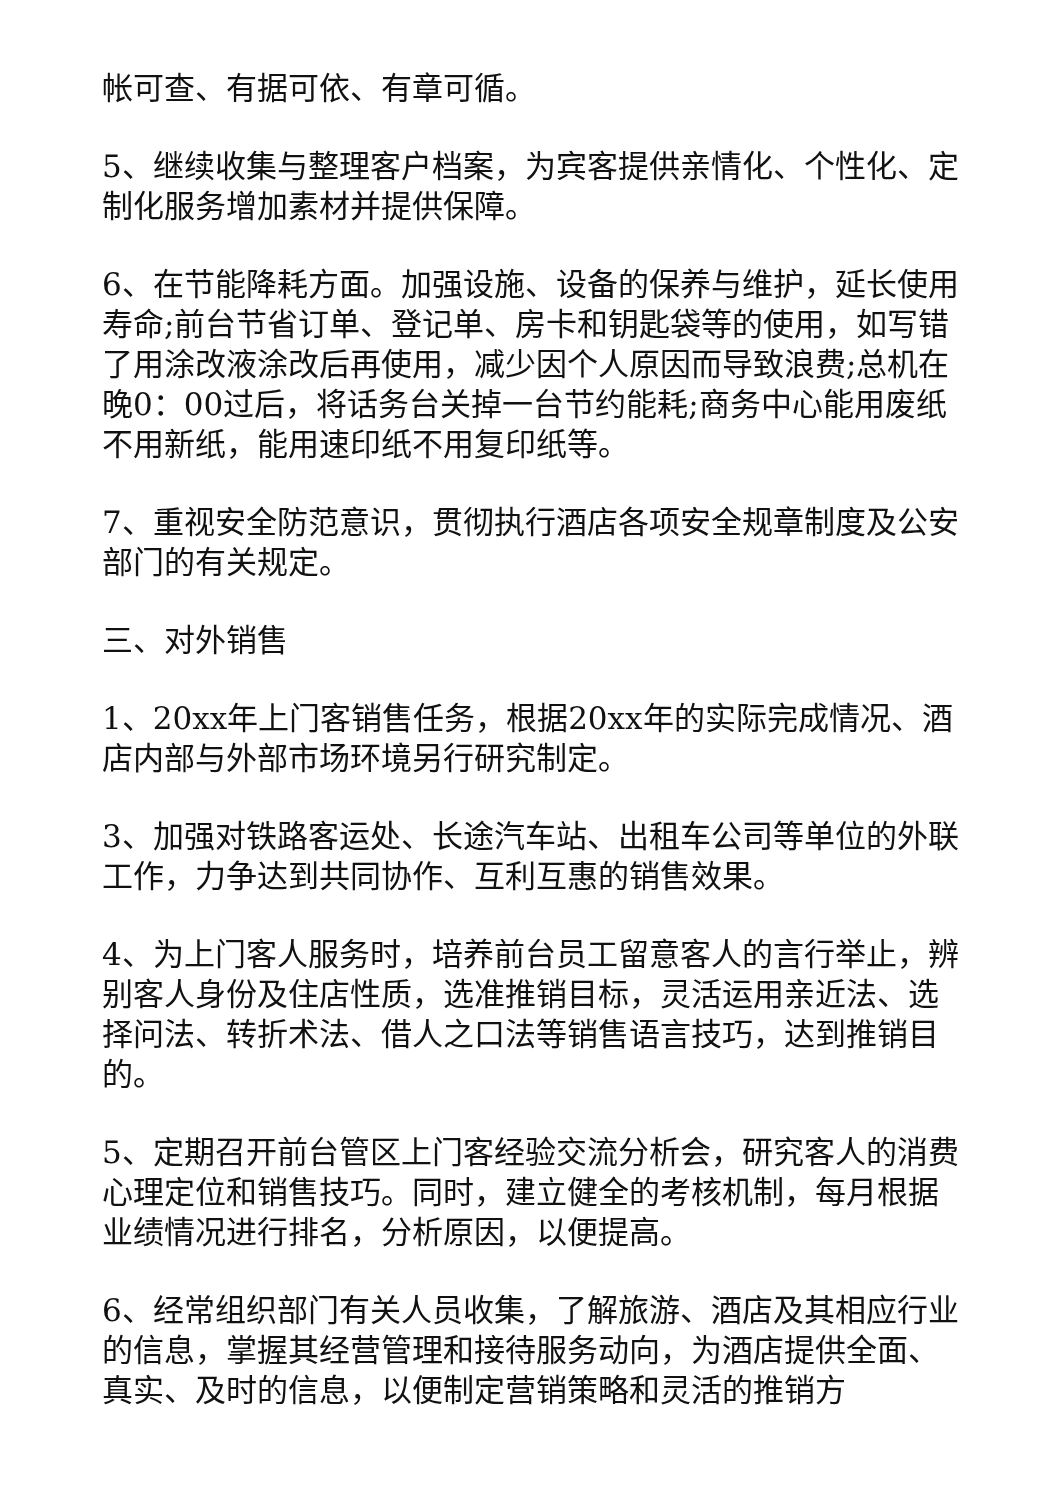帐可查、有据可依、有章可循。
5、继续收集与整理客户档案，为宾客提供亲情化、个性化、定制化服务增加素材并提供保障。
6、在节能降耗方面。加强设施、设备的保养与维护，延长使用寿命;前台节省订单、登记单、房卡和钥匙袋等的使用，如写错了用涂改液涂改后再使用，减少因个人原因而导致浪费;总机在晚0：00过后，将话务台关掉一台节约能耗;商务中心能用废纸不用新纸，能用速印纸不用复印纸等。
7、重视安全防范意识，贯彻执行酒店各项安全规章制度及公安部门的有关规定。
三、对外销售
1、20xx年上门客销售任务，根据20xx年的实际完成情况、酒店内部与外部市场环境另行研究制定。
3、加强对铁路客运处、长途汽车站、出租车公司等单位的外联工作，力争达到共同协作、互利互惠的销售效果。
4、为上门客人服务时，培养前台员工留意客人的言行举止，辨别客人身份及住店性质，选准推销目标，灵活运用亲近法、选择问法、转折术法、借人之口法等销售语言技巧，达到推销目的。
5、定期召开前台管区上门客经验交流分析会，研究客人的消费心理定位和销售技巧。同时，建立健全的考核机制，每月根据业绩情况进行排名，分析原因，以便提高。
6、经常组织部门有关人员收集，了解旅游、酒店及其相应行业的信息，掌握其经营管理和接待服务动向，为酒店提供全面、真实、及时的信息，以便制定营销策略和灵活的推销方